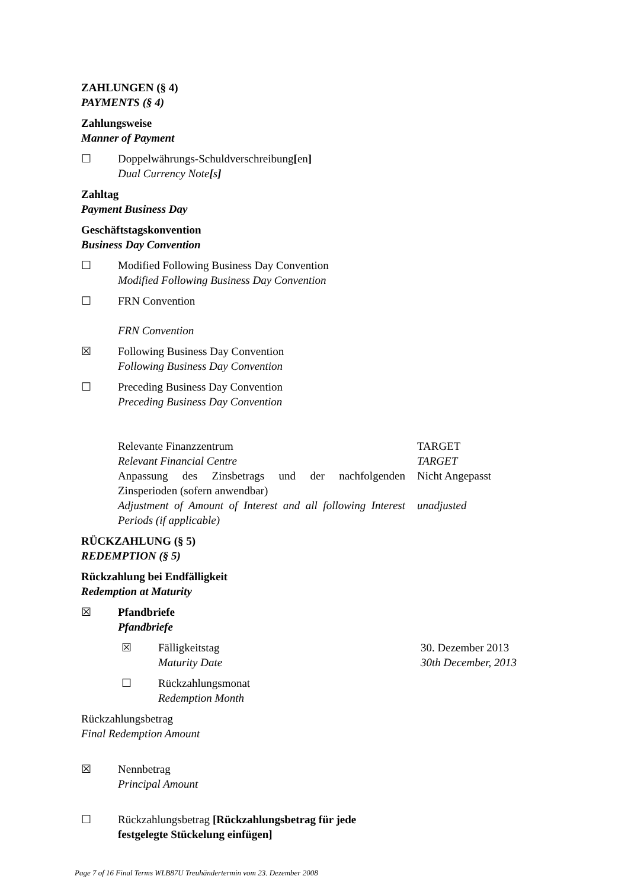ZAHLUNGEN (§ 4)
PAYMENTS (§ 4)
Zahlungsweise
Manner of Payment
☐ Doppelwährungs-Schuldverschreibung[en]
Dual Currency Note[s]
Zahltag
Payment Business Day
Geschäftstagskonvention
Business Day Convention
☐ Modified Following Business Day Convention
Modified Following Business Day Convention
☐ FRN Convention
FRN Convention
☒ Following Business Day Convention
Following Business Day Convention
☐ Preceding Business Day Convention
Preceding Business Day Convention
Relevante Finanzzentrum
Relevant Financial Centre
TARGET
TARGET
Anpassung des Zinsbetrags und der nachfolgenden Zinsperioden (sofern anwendbar)
Nicht Angepasst
Adjustment of Amount of Interest and all following Interest Periods (if applicable)
unadjusted
RÜCKZAHLUNG (§ 5)
REDEMPTION (§ 5)
Rückzahlung bei Endfälligkeit
Redemption at Maturity
☒ Pfandbriefe
Pfandbriefe
☒ Fälligkeitstag
Maturity Date
30. Dezember 2013
30th December, 2013
☐ Rückzahlungsmonat
Redemption Month
Rückzahlungsbetrag
Final Redemption Amount
☒ Nennbetrag
Principal Amount
☐ Rückzahlungsbetrag [Rückzahlungsbetrag für jede
festgelegte Stückelung einfügen]
Page 7 of 16 Final Terms WLB87U Treuhändertermin vom 23. Dezember 2008